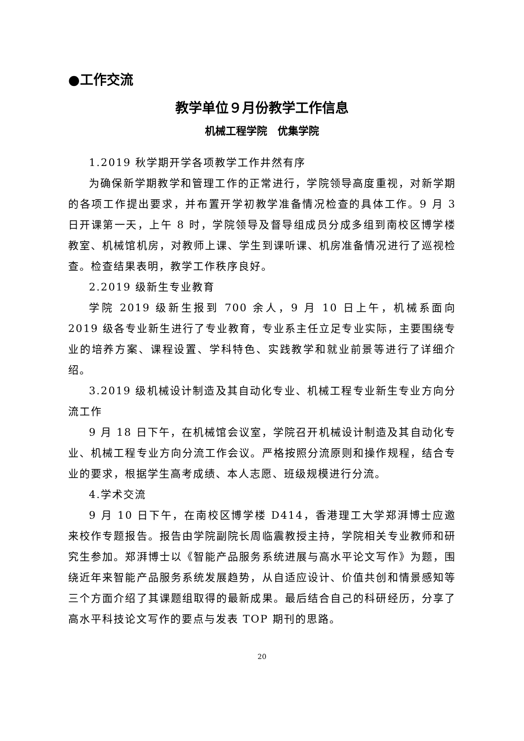●工作交流
教学单位９月份教学工作信息
机械工程学院　优集学院
1.2019 秋学期开学各项教学工作井然有序
为确保新学期教学和管理工作的正常进行，学院领导高度重视，对新学期的各项工作提出要求，并布置开学初教学准备情况检查的具体工作。9 月 3 日开课第一天，上午 8 时，学院领导及督导组成员分成多组到南校区博学楼教室、机械馆机房，对教师上课、学生到课听课、机房准备情况进行了巡视检查。检查结果表明，教学工作秩序良好。
2.2019 级新生专业教育
学院 2019 级新生报到 700 余人，9 月 10 日上午，机械系面向 2019 级各专业新生进行了专业教育，专业系主任立足专业实际，主要围绕专业的培养方案、课程设置、学科特色、实践教学和就业前景等进行了详细介绍。
3.2019 级机械设计制造及其自动化专业、机械工程专业新生专业方向分流工作
9 月 18 日下午，在机械馆会议室，学院召开机械设计制造及其自动化专业、机械工程专业方向分流工作会议。严格按照分流原则和操作规程，结合专业的要求，根据学生高考成绩、本人志愿、班级规模进行分流。
4.学术交流
9 月 10 日下午，在南校区博学楼 D414，香港理工大学郑湃博士应邀来校作专题报告。报告由学院副院长周临震教授主持，学院相关专业教师和研究生参加。郑湃博士以《智能产品服务系统进展与高水平论文写作》为题，围绕近年来智能产品服务系统发展趋势，从自适应设计、价值共创和情景感知等三个方面介绍了其课题组取得的最新成果。最后结合自己的科研经历，分享了高水平科技论文写作的要点与发表 TOP 期刊的思路。
20